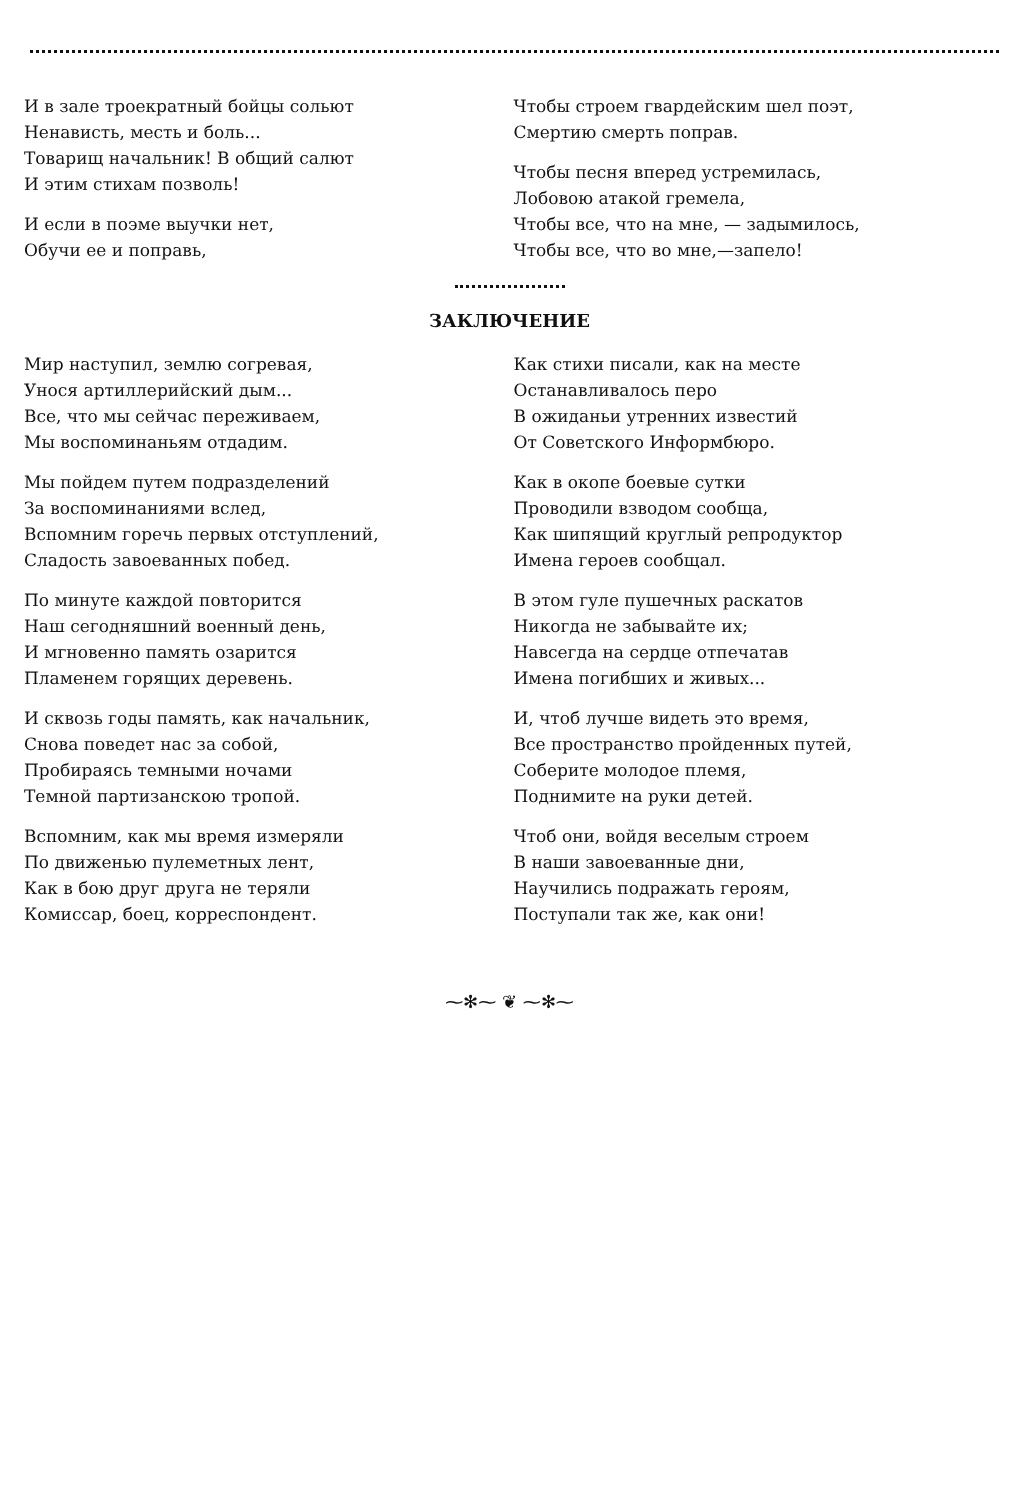И в зале троекратный бойцы сольют
Ненависть, месть и боль...
Товарищ начальник! В общий салют
И этим стихам позволь!
И если в поэме выучки нет,
Обучи ее и поправь,
Чтобы строем гвардейским шел поэт,
Смертию смерть поправ.
Чтобы песня вперед устремилась,
Лобовою атакой гремела,
Чтобы все, что на мне, — задымилось,
Чтобы все, что во мне,—запело!
ЗАКЛЮЧЕНИЕ
Мир наступил, землю согревая,
Унося артиллерийский дым...
Все, что мы сейчас переживаем,
Мы воспоминаньям отдадим.
Мы пойдем путем подразделений
За воспоминаниями вслед,
Вспомним горечь первых отступлений,
Сладость завоеванных побед.
По минуте каждой повторится
Наш сегодняшний военный день,
И мгновенно память озарится
Пламенем горящих деревень.
И сквозь годы память, как начальник,
Снова поведет нас за собой,
Пробираясь темными ночами
Темной партизанскою тропой.
Вспомним, как мы время измеряли
По движенью пулеметных лент,
Как в бою друг друга не теряли
Комиссар, боец, корреспондент.
Как стихи писали, как на месте
Останавливалось перо
В ожиданьи утренних известий
От Советского Информбюро.
Как в окопе боевые сутки
Проводили взводом сообща,
Как шипящий круглый репродуктор
Имена героев сообщал.
В этом гуле пушечных раскатов
Никогда не забывайте их;
Навсегда на сердце отпечатав
Имена погибших и живых...
И, чтоб лучше видеть это время,
Все пространство пройденных путей,
Соберите молодое племя,
Поднимите на руки детей.
Чтоб они, войдя веселым строем
В наши завоеванные дни,
Научились подражать героям,
Поступали так же, как они!
⁓✻⁓ ❦ ⁓✻⁓